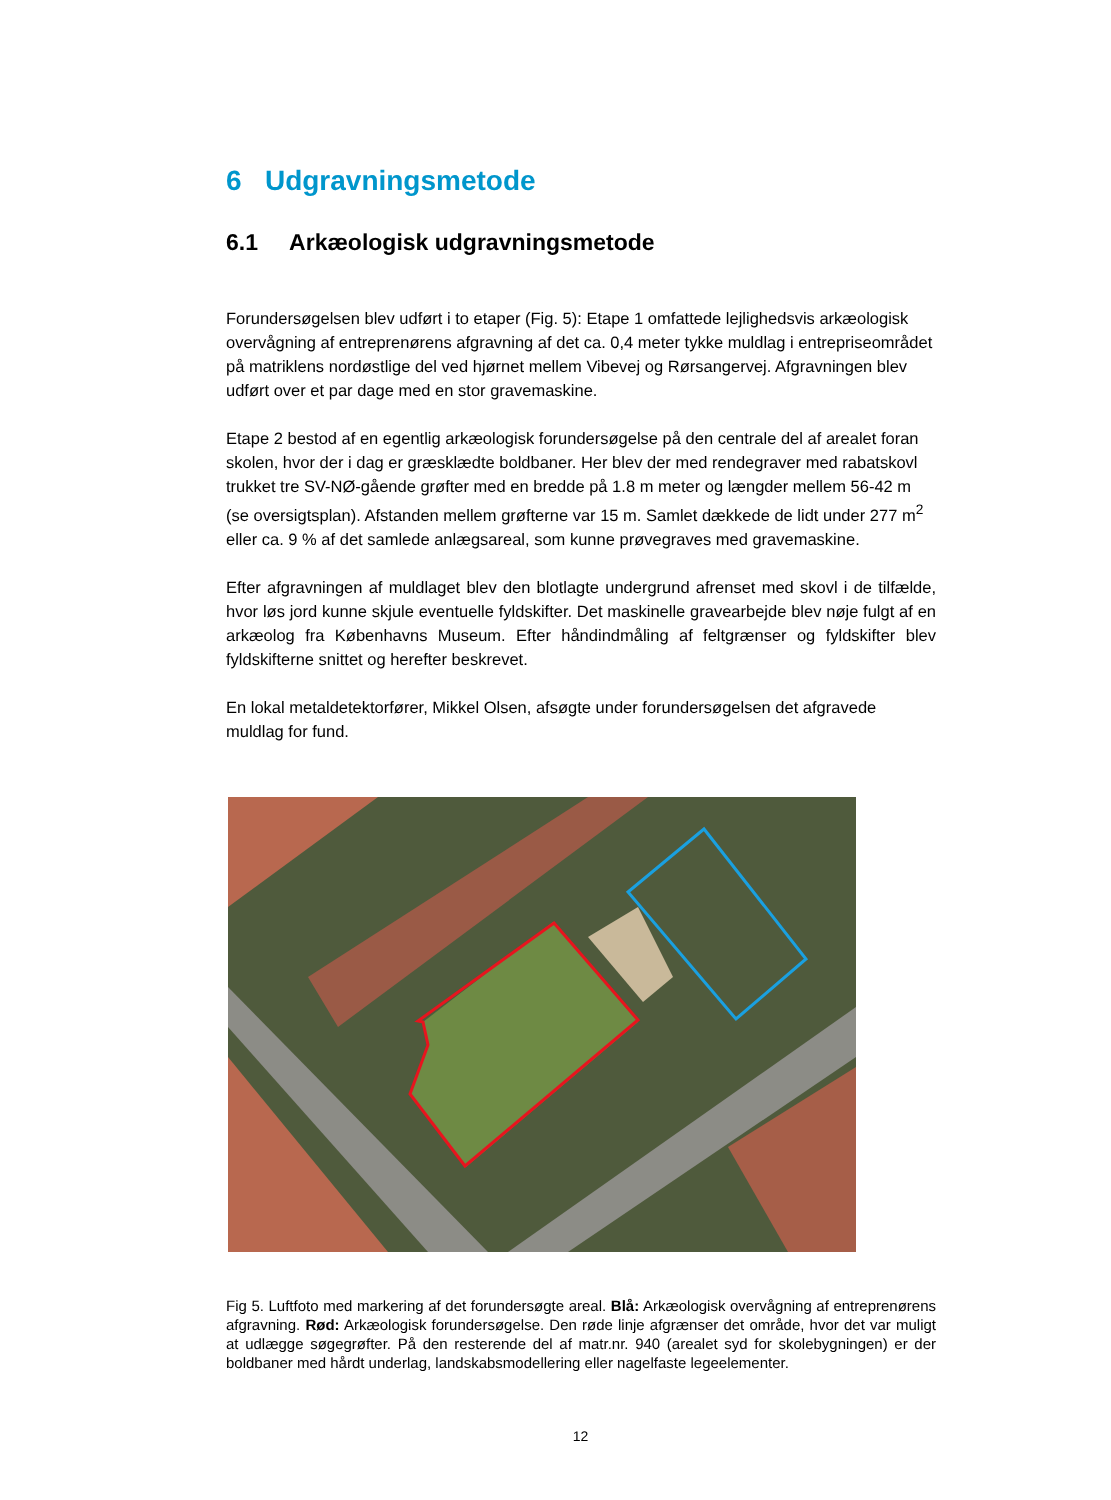6 Udgravningsmetode
6.1 Arkæologisk udgravningsmetode
Forundersøgelsen blev udført i to etaper (Fig. 5): Etape 1 omfattede lejlighedsvis arkæologisk overvågning af entreprenørens afgravning af det ca. 0,4 meter tykke muldlag i entrepriseområdet på matriklens nordøstlige del ved hjørnet mellem Vibevej og Rørsangervej. Afgravningen blev udført over et par dage med en stor gravemaskine.
Etape 2 bestod af en egentlig arkæologisk forundersøgelse på den centrale del af arealet foran skolen, hvor der i dag er græsklædte boldbaner. Her blev der med rendegraver med rabatskovl trukket tre SV-NØ-gående grøfter med en bredde på 1.8 m meter og længder mellem 56-42 m (se oversigtsplan). Afstanden mellem grøfterne var 15 m. Samlet dækkede de lidt under 277 m<sup>2</sup> eller ca. 9 % af det samlede anlægsareal, som kunne prøvegraves med gravemaskine.
Efter afgravningen af muldlaget blev den blotlagte undergrund afrenset med skovl i de tilfælde, hvor løs jord kunne skjule eventuelle fyldskifter. Det maskinelle gravearbejde blev nøje fulgt af en arkæolog fra Københavns Museum. Efter håndindmåling af feltgrænser og fyldskifter blev fyldskifterne snittet og herefter beskrevet.
En lokal metaldetektorfører, Mikkel Olsen, afsøgte under forundersøgelsen det afgravede muldlag for fund.
Fig 5. Luftfoto med markering af det forundersøgte areal. Blå: Arkæologisk overvågning af entreprenørens afgravning. Rød: Arkæologisk forundersøgelse. Den røde linje afgrænser det område, hvor det var muligt at udlægge søgegrøfter. På den resterende del af matr.nr. 940 (arealet syd for skolebygningen) er der boldbaner med hårdt underlag, landskabsmodellering eller nagelfaste legeelementer.
12